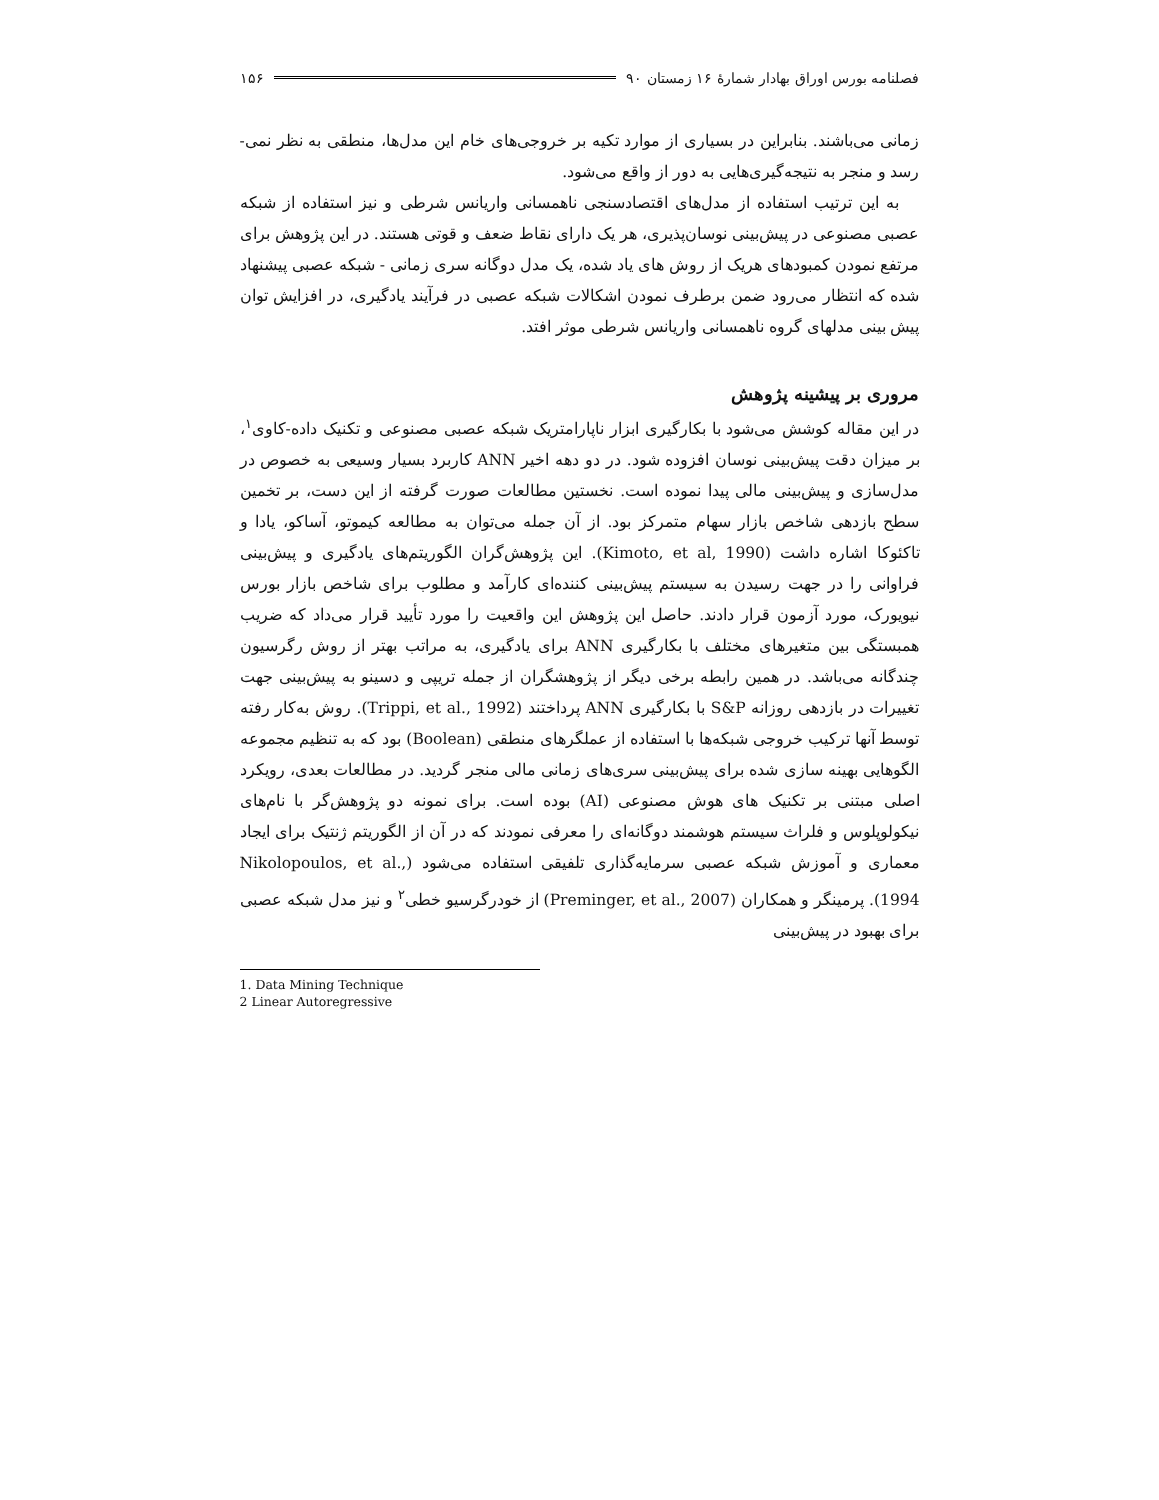فصلنامه بورس اوراق بهادار شمارهٔ ۱۶ زمستان ۹۰ ۱۵۶
زمانی می‌باشند. بنابراین در بسیاری از موارد تکیه بر خروجی‌های خام این مدل‌ها، منطقی به نظر نمی-رسد و منجر به نتیجه‌گیری‌هایی به دور از واقع می‌شود.
به این ترتیب استفاده از مدل‌های اقتصادسنجی ناهمسانی واریانس شرطی و نیز استفاده از شبکه عصبی مصنوعی در پیش‌بینی نوسان‌پذیری، هر یک دارای نقاط ضعف و قوتی هستند. در این پژوهش برای مرتفع نمودن کمبودهای هریک از روش های یاد شده، یک مدل دوگانه سری زمانی - شبکه عصبی پیشنهاد شده که انتظار می‌رود ضمن برطرف نمودن اشکالات شبکه عصبی در فرآیند یادگیری، در افزایش توان پیش بینی مدلهای گروه ناهمسانی واریانس شرطی موثر افتد.
مروری بر پیشینه پژوهش
در این مقاله کوشش می‌شود با بکارگیری ابزار ناپارامتریک شبکه عصبی مصنوعی و تکنیک داده-کاوی<sup>۱</sup>، بر میزان دقت پیش‌بینی نوسان افزوده شود. در دو دهه اخیر ANN کاربرد بسیار وسیعی به خصوص در مدل‌سازی و پیش‌بینی مالی پیدا نموده است. نخستین مطالعات صورت گرفته از این دست، بر تخمین سطح بازدهی شاخص بازار سهام متمرکز بود. از آن جمله می‌توان به مطالعه کیموتو، آساکو، یادا و تاکئوکا اشاره داشت (Kimoto, et al, 1990). این پژوهش‌گران الگوریتم‌های یادگیری و پیش‌بینی فراوانی را در جهت رسیدن به سیستم پیش‌بینی کننده‌ای کارآمد و مطلوب برای شاخص بازار بورس نیویورک، مورد آزمون قرار دادند. حاصل این پژوهش این واقعیت را مورد تأیید قرار می‌داد که ضریب همبستگی بین متغیرهای مختلف با بکارگیری ANN برای یادگیری، به مراتب بهتر از روش رگرسیون چندگانه می‌باشد. در همین رابطه برخی دیگر از پژوهشگران از جمله تریپی و دسینو به پیش‌بینی جهت تغییرات در بازدهی روزانه S&P با بکارگیری ANN پرداختند (Trippi, et al., 1992). روش به‌کار رفته توسط آنها ترکیب خروجی شبکه‌ها با استفاده از عملگرهای منطقی (Boolean) بود که به تنظیم مجموعه الگوهایی بهینه سازی شده برای پیش‌بینی سری‌های زمانی مالی منجر گردید. در مطالعات بعدی، رویکرد اصلی مبتنی بر تکنیک های هوش مصنوعی (AI) بوده است. برای نمونه دو پژوهش‌گر با نام‌های نیکولوپلوس و فلراث سیستم هوشمند دوگانه‌ای را معرفی نمودند که در آن از الگوریتم ژنتیک برای ایجاد معماری و آموزش شبکه عصبی سرمایه‌گذاری تلفیقی استفاده می‌شود (Nikolopoulos, et al., 1994). پرمینگر و همکاران (Preminger, et al., 2007) از خودرگرسیو خطی<sup>۲</sup> و نیز مدل شبکه عصبی برای بهبود در پیش‌بینی
1. Data Mining Technique
2 Linear Autoregressive